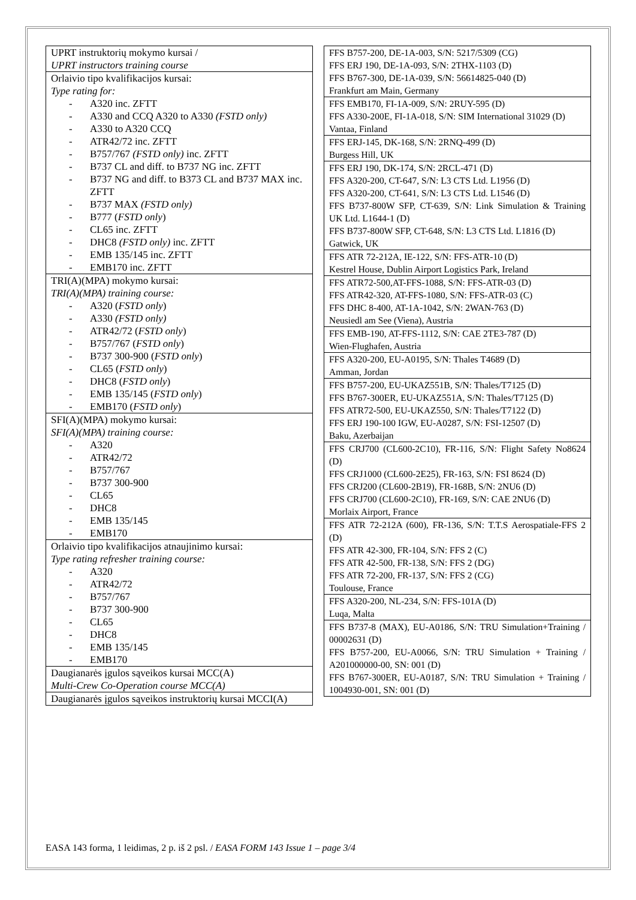| UPRT instruktorių mokymo kursai / UPRT instructors training course |
| Orlaivio tipo kvalifikacijos kursai: Type rating for: - A320 inc. ZFTT - A330 and CCQ A320 to A330 (FSTD only) - A330 to A320 CCQ - ATR42/72 inc. ZFTT - B757/767 (FSTD only) inc. ZFTT - B737 CL and diff. to B737 NG inc. ZFTT - B737 NG and diff. to B373 CL and B737 MAX inc. ZFTT - B737 MAX (FSTD only) - B777 ( FSTD only ) - CL65 inc. ZFTT - DHC8 (FSTD only) inc. ZFTT - EMB 135/145 inc. ZFTT - EMB170 inc. ZFTT |
| TRI(A)(MPA) mokymo kursai: TRI(A)(MPA) training course: - A320 ( FSTD only ) - A330 (FSTD only) - ATR42/72 ( FSTD only ) - B757/767 ( FSTD only ) - B737 300-900 ( FSTD only ) - CL65 ( FSTD only ) - DHC8 ( FSTD only ) - EMB 135/145 ( FSTD only ) - EMB170 ( FSTD only ) |
| SFI(A)(MPA) mokymo kursai: SFI(A)(MPA) training course: - A320 - ATR42/72 - B757/767 - B737 300-900 - CL65 - DHC8 - EMB 135/145 - EMB170 |
| Orlaivio tipo kvalifikacijos atnaujinimo kursai: Type rating refresher training course: - A320 - ATR42/72 - B757/767 - B737 300-900 - CL65 - DHC8 - EMB 135/145 - EMB170 |
| Daugianarės įgulos sąveikos kursai MCC(A) Multi-Crew Co-Operation course MCC(A) |
| Daugianarės įgulos sąveikos instruktorių kursai MCCI(A) |
| FFS B757-200, DE-1A-003, S/N: 5217/5309 (CG) FFS ERJ 190, DE-1A-093, S/N: 2THX-1103 (D) FFS B767-300, DE-1A-039, S/N: 56614825-040 (D) Frankfurt am Main, Germany |
| FFS EMB170, FI-1A-009, S/N: 2RUY-595 (D) FFS A330-200E, FI-1A-018, S/N: SIM International 31029 (D) Vantaa, Finland |
| FFS ERJ-145, DK-168, S/N: 2RNQ-499 (D) Burgess Hill, UK |
| FFS ERJ 190, DK-174, S/N: 2RCL-471 (D) FFS A320-200, CT-647, S/N: L3 CTS Ltd. L1956 (D) FFS A320-200, CT-641, S/N: L3 CTS Ltd. L1546 (D) FFS B737-800W SFP, CT-639, S/N: Link Simulation & Training UK Ltd. L1644-1 (D) FFS B737-800W SFP, CT-648, S/N: L3 CTS Ltd. L1816 (D) Gatwick, UK |
| FFS ATR 72-212A, IE-122, S/N: FFS-ATR-10 (D) Kestrel House, Dublin Airport Logistics Park, Ireland |
| FFS ATR72-500,AT-FFS-1088, S/N: FFS-ATR-03 (D) FFS ATR42-320, AT-FFS-1080, S/N: FFS-ATR-03 (C) FFS DHC 8-400, AT-1A-1042, S/N: 2WAN-763 (D) Neusiedl am See (Viena), Austria |
| FFS EMB-190, AT-FFS-1112, S/N: CAE 2TE3-787 (D) Wien-Flughafen, Austria |
| FFS A320-200, EU-A0195, S/N: Thales T4689 (D) Amman, Jordan |
| FFS B757-200, EU-UKAZ551B, S/N: Thales/T7125 (D) FFS B767-300ER, EU-UKAZ551A, S/N: Thales/T7125 (D) FFS ATR72-500, EU-UKAZ550, S/N: Thales/T7122 (D) FFS ERJ 190-100 IGW, EU-A0287, S/N: FSI-12507 (D) Baku, Azerbaijan |
| FFS CRJ700 (CL600-2C10), FR-116, S/N: Flight Safety No8624 (D) FFS CRJ1000 (CL600-2E25), FR-163, S/N: FSI 8624 (D) FFS CRJ200 (CL600-2B19), FR-168B, S/N: 2NU6 (D) FFS CRJ700 (CL600-2C10), FR-169, S/N: CAE 2NU6 (D) Morlaix Airport, France |
| FFS ATR 72-212A (600), FR-136, S/N: T.T.S Aerospatiale-FFS 2 (D) FFS ATR 42-300, FR-104, S/N: FFS 2 (C) FFS ATR 42-500, FR-138, S/N: FFS 2 (DG) FFS ATR 72-200, FR-137, S/N: FFS 2 (CG) Toulouse, France |
| FFS A320-200, NL-234, S/N: FFS-101A (D) Luqa, Malta |
| FFS B737-8 (MAX), EU-A0186, S/N: TRU Simulation+Training / 00002631 (D) FFS B757-200, EU-A0066, S/N: TRU Simulation + Training / A201000000-00, SN: 001 (D) FFS B767-300ER, EU-A0187, S/N: TRU Simulation + Training / 1004930-001, SN: 001 (D) |
EASA 143 forma, 1 leidimas, 2 p. iš 2 psl. / EASA FORM 143 Issue 1 – page 3/4